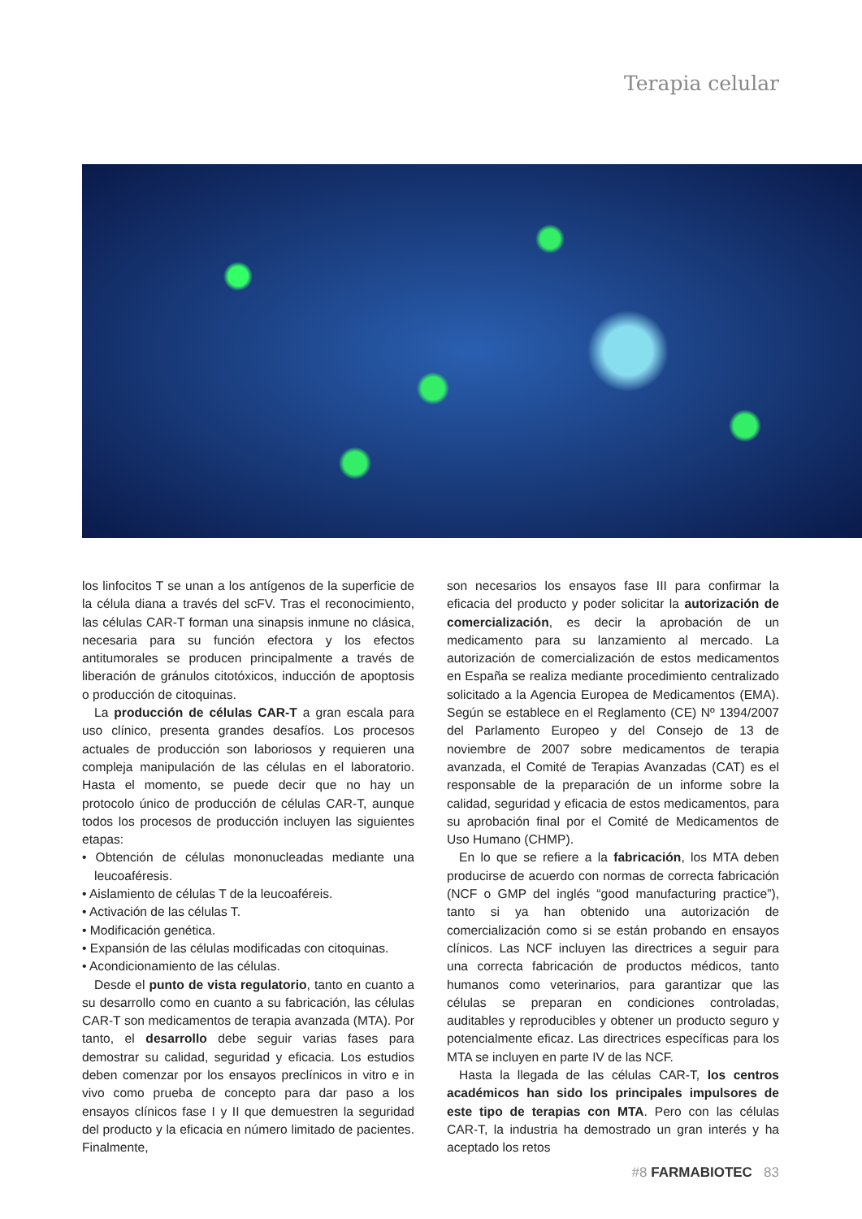Terapia celular
los linfocitos T se unan a los antígenos de la superficie de la célula diana a través del scFV. Tras el reconocimiento, las células CAR-T forman una sinapsis inmune no clásica, necesaria para su función efectora y los efectos antitumorales se producen principalmente a través de liberación de gránulos citotóxicos, inducción de apoptosis o producción de citoquinas.
La producción de células CAR-T a gran escala para uso clínico, presenta grandes desafíos. Los procesos actuales de producción son laboriosos y requieren una compleja manipulación de las células en el laboratorio. Hasta el momento, se puede decir que no hay un protocolo único de producción de células CAR-T, aunque todos los procesos de producción incluyen las siguientes etapas:
• Obtención de células mononucleadas mediante una leucoaféresis.
• Aislamiento de células T de la leucoaféreis.
• Activación de las células T.
• Modificación genética.
• Expansión de las células modificadas con citoquinas.
• Acondicionamiento de las células.
Desde el punto de vista regulatorio, tanto en cuanto a su desarrollo como en cuanto a su fabricación, las células CAR-T son medicamentos de terapia avanzada (MTA). Por tanto, el desarrollo debe seguir varias fases para demostrar su calidad, seguridad y eficacia. Los estudios deben comenzar por los ensayos preclínicos in vitro e in vivo como prueba de concepto para dar paso a los ensayos clínicos fase I y II que demuestren la seguridad del producto y la eficacia en número limitado de pacientes. Finalmente,
son necesarios los ensayos fase III para confirmar la eficacia del producto y poder solicitar la autorización de comercialización, es decir la aprobación de un medicamento para su lanzamiento al mercado. La autorización de comercialización de estos medicamentos en España se realiza mediante procedimiento centralizado solicitado a la Agencia Europea de Medicamentos (EMA). Según se establece en el Reglamento (CE) Nº 1394/2007 del Parlamento Europeo y del Consejo de 13 de noviembre de 2007 sobre medicamentos de terapia avanzada, el Comité de Terapias Avanzadas (CAT) es el responsable de la preparación de un informe sobre la calidad, seguridad y eficacia de estos medicamentos, para su aprobación final por el Comité de Medicamentos de Uso Humano (CHMP).
En lo que se refiere a la fabricación, los MTA deben producirse de acuerdo con normas de correcta fabricación (NCF o GMP del inglés “good manufacturing practice”), tanto si ya han obtenido una autorización de comercialización como si se están probando en ensayos clínicos. Las NCF incluyen las directrices a seguir para una correcta fabricación de productos médicos, tanto humanos como veterinarios, para garantizar que las células se preparan en condiciones controladas, auditables y reproducibles y obtener un producto seguro y potencialmente eficaz. Las directrices específicas para los MTA se incluyen en parte IV de las NCF.
Hasta la llegada de las células CAR-T, los centros académicos han sido los principales impulsores de este tipo de terapias con MTA. Pero con las células CAR-T, la industria ha demostrado un gran interés y ha aceptado los retos
#8 FARMABIOTEC 83